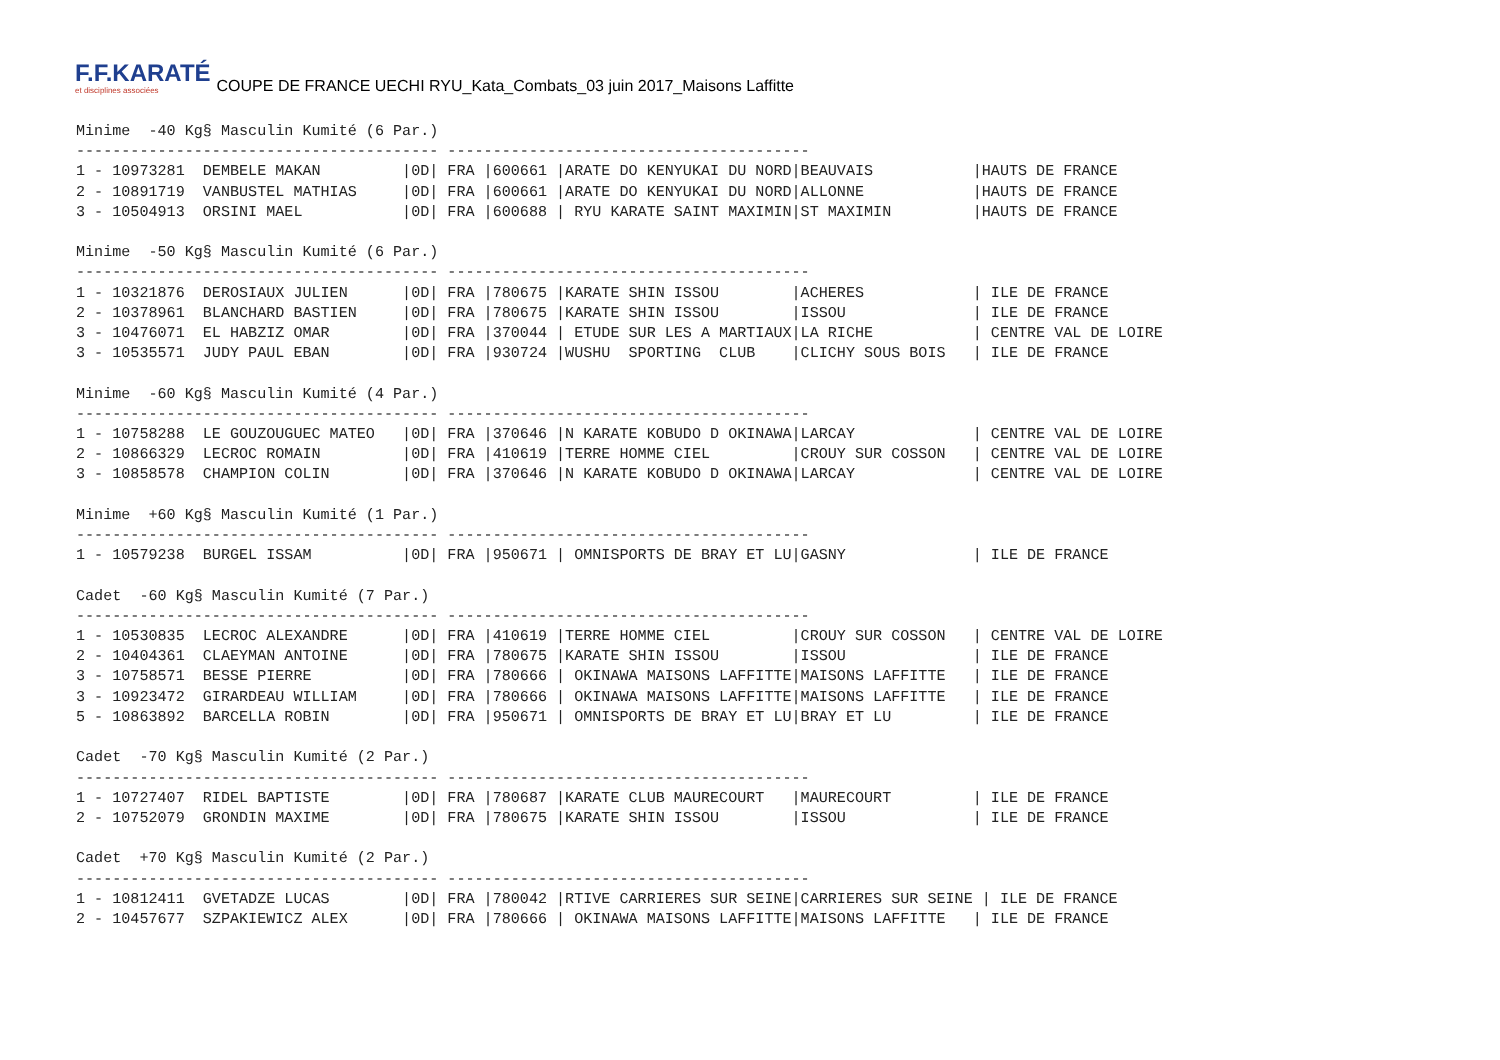F.F.KARATÉ
et disciplines associées
COUPE DE FRANCE UECHI RYU_Kata_Combats_03 juin 2017_Maisons Laffitte
Minime  -40 Kg§ Masculin Kumité (6 Par.)
---------------------------------------- ----------------------------------------
1 - 10973281  DEMBELE MAKAN         |0D| FRA |600661 |ARATE DO KENYUKAI DU NORD|BEAUVAIS           |HAUTS DE FRANCE
2 - 10891719  VANBUSTEL MATHIAS     |0D| FRA |600661 |ARATE DO KENYUKAI DU NORD|ALLONNE            |HAUTS DE FRANCE
3 - 10504913  ORSINI MAEL           |0D| FRA |600688 | RYU KARATE SAINT MAXIMIN|ST MAXIMIN         |HAUTS DE FRANCE

Minime  -50 Kg§ Masculin Kumité (6 Par.)
---------------------------------------- ----------------------------------------
1 - 10321876  DEROSIAUX JULIEN      |0D| FRA |780675 |KARATE SHIN ISSOU        |ACHERES            | ILE DE FRANCE
2 - 10378961  BLANCHARD BASTIEN     |0D| FRA |780675 |KARATE SHIN ISSOU        |ISSOU              | ILE DE FRANCE
3 - 10476071  EL HABZIZ OMAR        |0D| FRA |370044 | ETUDE SUR LES A MARTIAUX|LA RICHE           | CENTRE VAL DE LOIRE
3 - 10535571  JUDY PAUL EBAN        |0D| FRA |930724 |WUSHU  SPORTING  CLUB    |CLICHY SOUS BOIS   | ILE DE FRANCE

Minime  -60 Kg§ Masculin Kumité (4 Par.)
---------------------------------------- ----------------------------------------
1 - 10758288  LE GOUZOUGUEC MATEO   |0D| FRA |370646 |N KARATE KOBUDO D OKINAWA|LARCAY             | CENTRE VAL DE LOIRE
2 - 10866329  LECROC ROMAIN         |0D| FRA |410619 |TERRE HOMME CIEL         |CROUY SUR COSSON   | CENTRE VAL DE LOIRE
3 - 10858578  CHAMPION COLIN        |0D| FRA |370646 |N KARATE KOBUDO D OKINAWA|LARCAY             | CENTRE VAL DE LOIRE

Minime  +60 Kg§ Masculin Kumité (1 Par.)
---------------------------------------- ----------------------------------------
1 - 10579238  BURGEL ISSAM          |0D| FRA |950671 | OMNISPORTS DE BRAY ET LU|GASNY              | ILE DE FRANCE

Cadet  -60 Kg§ Masculin Kumité (7 Par.)
---------------------------------------- ----------------------------------------
1 - 10530835  LECROC ALEXANDRE      |0D| FRA |410619 |TERRE HOMME CIEL         |CROUY SUR COSSON   | CENTRE VAL DE LOIRE
2 - 10404361  CLAEYMAN ANTOINE      |0D| FRA |780675 |KARATE SHIN ISSOU        |ISSOU              | ILE DE FRANCE
3 - 10758571  BESSE PIERRE          |0D| FRA |780666 | OKINAWA MAISONS LAFFITTE|MAISONS LAFFITTE   | ILE DE FRANCE
3 - 10923472  GIRARDEAU WILLIAM     |0D| FRA |780666 | OKINAWA MAISONS LAFFITTE|MAISONS LAFFITTE   | ILE DE FRANCE
5 - 10863892  BARCELLA ROBIN        |0D| FRA |950671 | OMNISPORTS DE BRAY ET LU|BRAY ET LU         | ILE DE FRANCE

Cadet  -70 Kg§ Masculin Kumité (2 Par.)
---------------------------------------- ----------------------------------------
1 - 10727407  RIDEL BAPTISTE        |0D| FRA |780687 |KARATE CLUB MAURECOURT   |MAURECOURT         | ILE DE FRANCE
2 - 10752079  GRONDIN MAXIME        |0D| FRA |780675 |KARATE SHIN ISSOU        |ISSOU              | ILE DE FRANCE

Cadet  +70 Kg§ Masculin Kumité (2 Par.)
---------------------------------------- ----------------------------------------
1 - 10812411  GVETADZE LUCAS        |0D| FRA |780042 |RTIVE CARRIERES SUR SEINE|CARRIERES SUR SEINE | ILE DE FRANCE
2 - 10457677  SZPAKIEWICZ ALEX      |0D| FRA |780666 | OKINAWA MAISONS LAFFITTE|MAISONS LAFFITTE   | ILE DE FRANCE